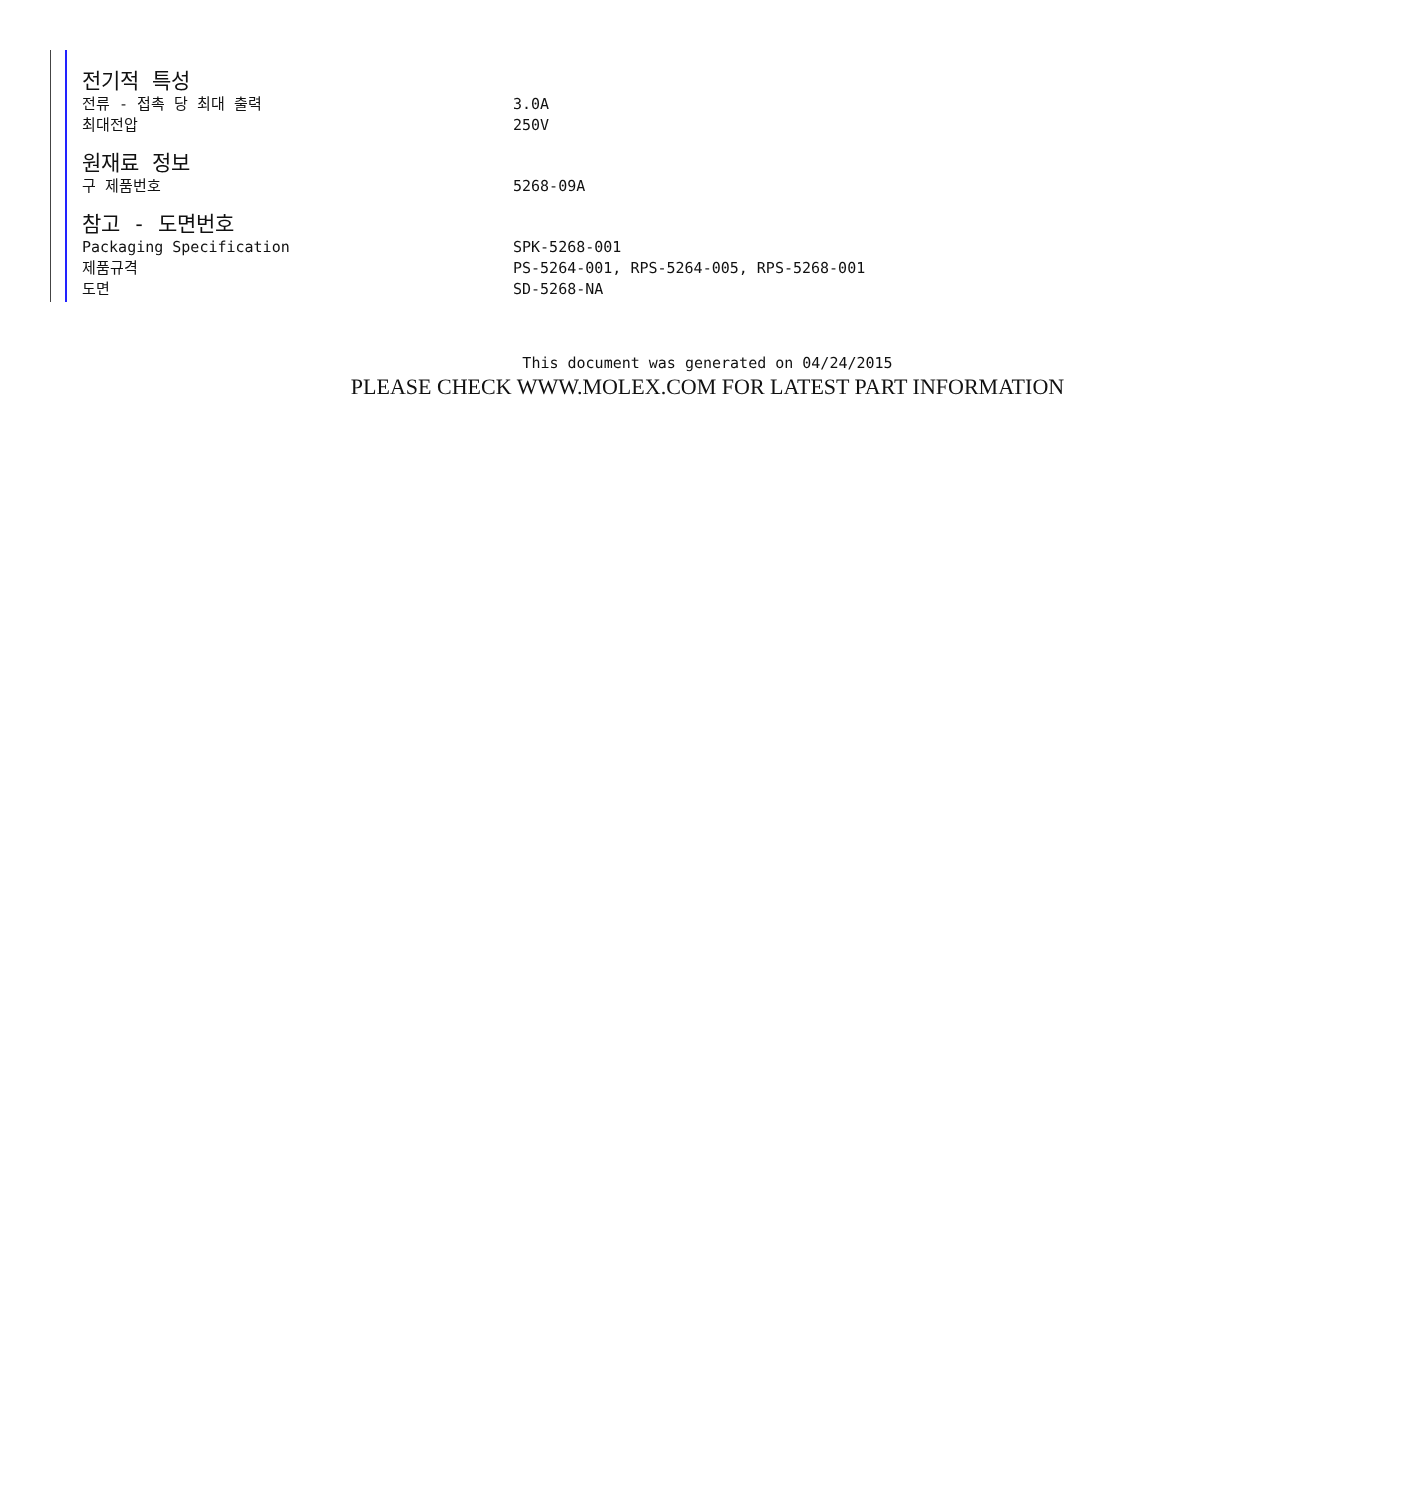전기적 특성
| 전류 - 접촉 당 최대 출력 | 3.0A |
| 최대전압 | 250V |
원재료 정보
| 구 제품번호 | 5268-09A |
참고 - 도면번호
| Packaging Specification | SPK-5268-001 |
| 제품규격 | PS-5264-001, RPS-5264-005, RPS-5268-001 |
| 도면 | SD-5268-NA |
This document was generated on 04/24/2015
PLEASE CHECK WWW.MOLEX.COM FOR LATEST PART INFORMATION